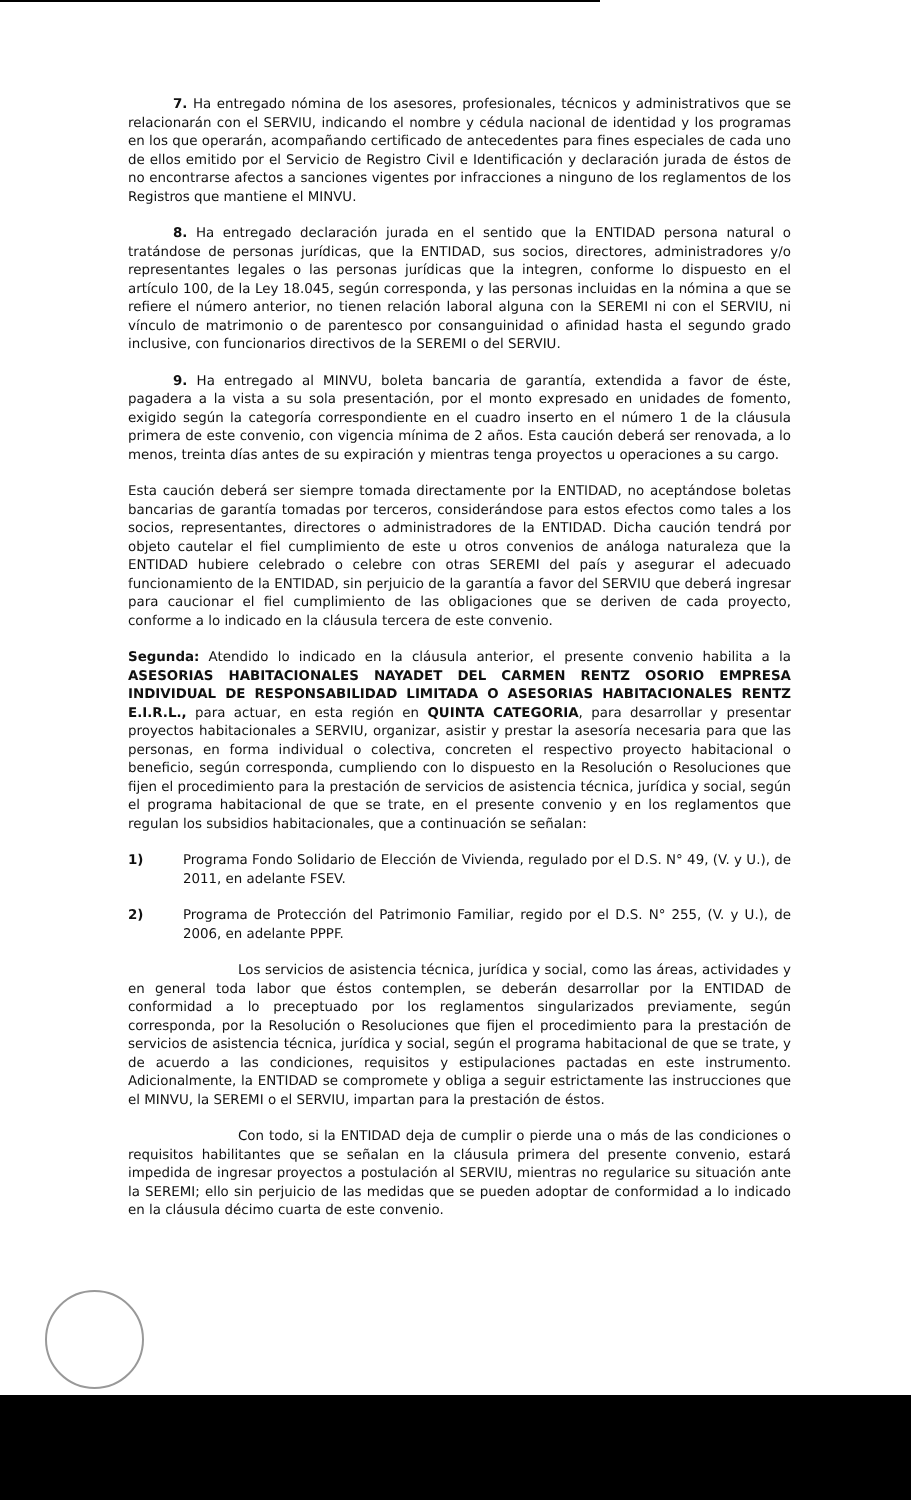7. Ha entregado nómina de los asesores, profesionales, técnicos y administrativos que se relacionarán con el SERVIU, indicando el nombre y cédula nacional de identidad y los programas en los que operarán, acompañando certificado de antecedentes para fines especiales de cada uno de ellos emitido por el Servicio de Registro Civil e Identificación y declaración jurada de éstos de no encontrarse afectos a sanciones vigentes por infracciones a ninguno de los reglamentos de los Registros que mantiene el MINVU.
8. Ha entregado declaración jurada en el sentido que la ENTIDAD persona natural o tratándose de personas jurídicas, que la ENTIDAD, sus socios, directores, administradores y/o representantes legales o las personas jurídicas que la integren, conforme lo dispuesto en el artículo 100, de la Ley 18.045, según corresponda, y las personas incluidas en la nómina a que se refiere el número anterior, no tienen relación laboral alguna con la SEREMI ni con el SERVIU, ni vínculo de matrimonio o de parentesco por consanguinidad o afinidad hasta el segundo grado inclusive, con funcionarios directivos de la SEREMI o del SERVIU.
9. Ha entregado al MINVU, boleta bancaria de garantía, extendida a favor de éste, pagadera a la vista a su sola presentación, por el monto expresado en unidades de fomento, exigido según la categoría correspondiente en el cuadro inserto en el número 1 de la cláusula primera de este convenio, con vigencia mínima de 2 años. Esta caución deberá ser renovada, a lo menos, treinta días antes de su expiración y mientras tenga proyectos u operaciones a su cargo.
Esta caución deberá ser siempre tomada directamente por la ENTIDAD, no aceptándose boletas bancarias de garantía tomadas por terceros, considerándose para estos efectos como tales a los socios, representantes, directores o administradores de la ENTIDAD. Dicha caución tendrá por objeto cautelar el fiel cumplimiento de este u otros convenios de análoga naturaleza que la ENTIDAD hubiere celebrado o celebre con otras SEREMI del país y asegurar el adecuado funcionamiento de la ENTIDAD, sin perjuicio de la garantía a favor del SERVIU que deberá ingresar para caucionar el fiel cumplimiento de las obligaciones que se deriven de cada proyecto, conforme a lo indicado en la cláusula tercera de este convenio.
Segunda: Atendido lo indicado en la cláusula anterior, el presente convenio habilita a la ASESORIAS HABITACIONALES NAYADET DEL CARMEN RENTZ OSORIO EMPRESA INDIVIDUAL DE RESPONSABILIDAD LIMITADA O ASESORIAS HABITACIONALES RENTZ E.I.R.L., para actuar, en esta región en QUINTA CATEGORIA, para desarrollar y presentar proyectos habitacionales a SERVIU, organizar, asistir y prestar la asesoría necesaria para que las personas, en forma individual o colectiva, concreten el respectivo proyecto habitacional o beneficio, según corresponda, cumpliendo con lo dispuesto en la Resolución o Resoluciones que fijen el procedimiento para la prestación de servicios de asistencia técnica, jurídica y social, según el programa habitacional de que se trate, en el presente convenio y en los reglamentos que regulan los subsidios habitacionales, que a continuación se señalan:
1) Programa Fondo Solidario de Elección de Vivienda, regulado por el D.S. N° 49, (V. y U.), de 2011, en adelante FSEV.
2) Programa de Protección del Patrimonio Familiar, regido por el D.S. N° 255, (V. y U.), de 2006, en adelante PPPF.
Los servicios de asistencia técnica, jurídica y social, como las áreas, actividades y en general toda labor que éstos contemplen, se deberán desarrollar por la ENTIDAD de conformidad a lo preceptuado por los reglamentos singularizados previamente, según corresponda, por la Resolución o Resoluciones que fijen el procedimiento para la prestación de servicios de asistencia técnica, jurídica y social, según el programa habitacional de que se trate, y de acuerdo a las condiciones, requisitos y estipulaciones pactadas en este instrumento. Adicionalmente, la ENTIDAD se compromete y obliga a seguir estrictamente las instrucciones que el MINVU, la SEREMI o el SERVIU, impartan para la prestación de éstos.
Con todo, si la ENTIDAD deja de cumplir o pierde una o más de las condiciones o requisitos habilitantes que se señalan en la cláusula primera del presente convenio, estará impedida de ingresar proyectos a postulación al SERVIU, mientras no regularice su situación ante la SEREMI; ello sin perjuicio de las medidas que se pueden adoptar de conformidad a lo indicado en la cláusula décimo cuarta de este convenio.